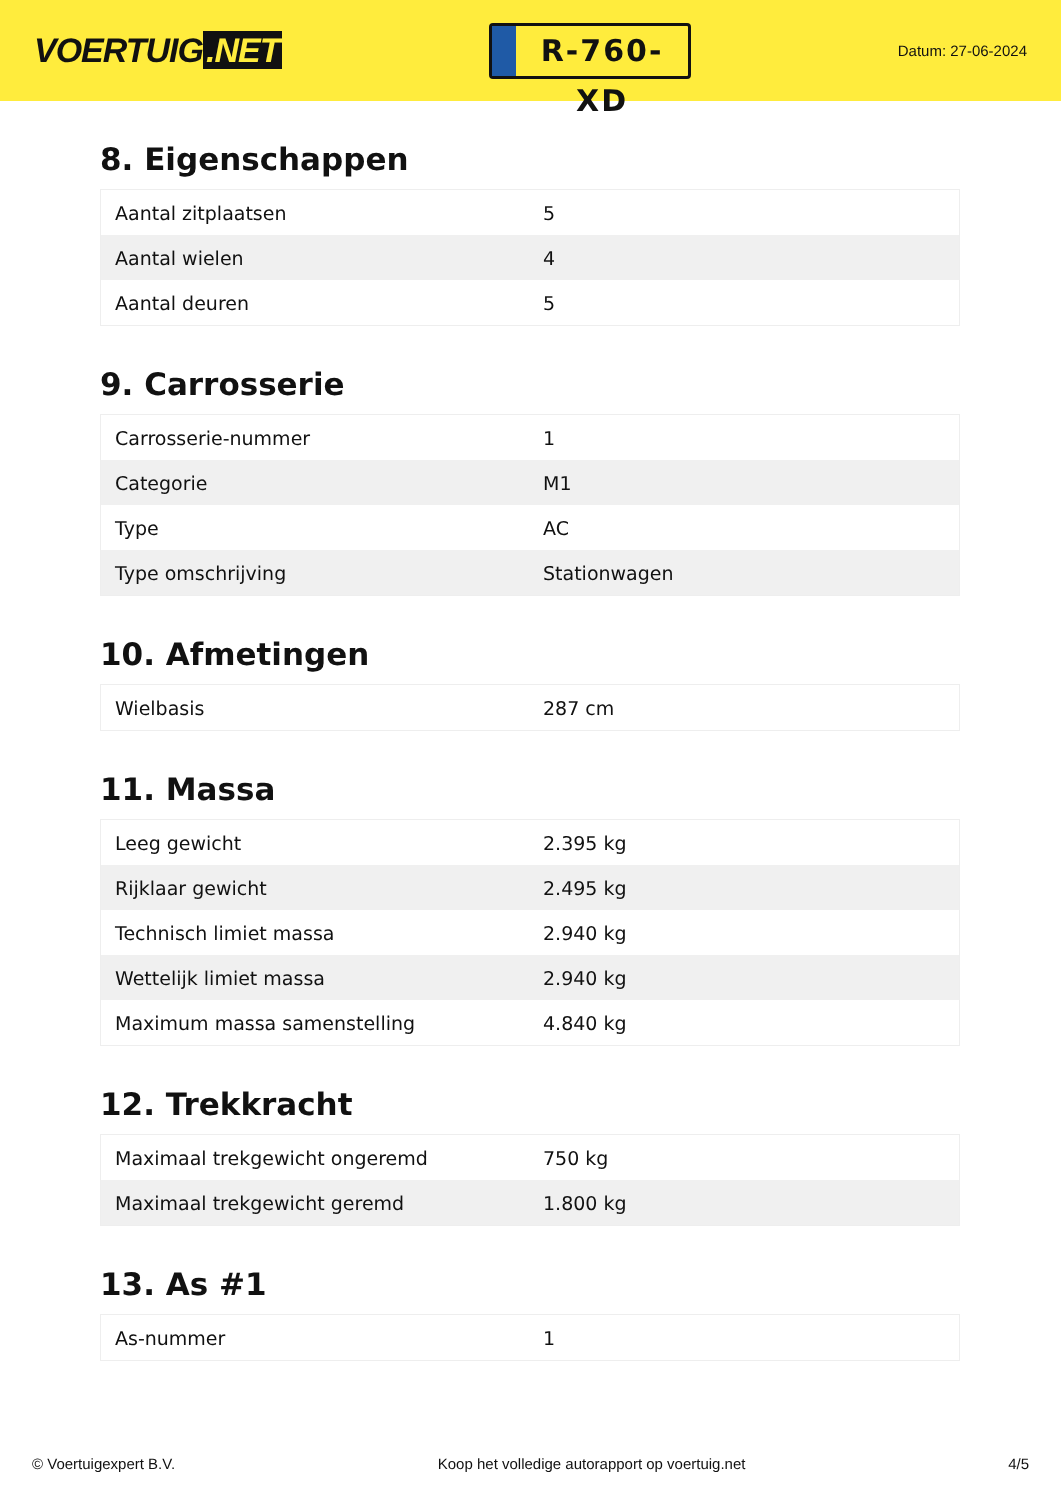VOERTUIG.NET
R-760-XD
Datum: 27-06-2024
8. Eigenschappen
| Aantal zitplaatsen | 5 |
| Aantal wielen | 4 |
| Aantal deuren | 5 |
9. Carrosserie
| Carrosserie-nummer | 1 |
| Categorie | M1 |
| Type | AC |
| Type omschrijving | Stationwagen |
10. Afmetingen
| Wielbasis | 287 cm |
11. Massa
| Leeg gewicht | 2.395 kg |
| Rijklaar gewicht | 2.495 kg |
| Technisch limiet massa | 2.940 kg |
| Wettelijk limiet massa | 2.940 kg |
| Maximum massa samenstelling | 4.840 kg |
12. Trekkracht
| Maximaal trekgewicht ongeremd | 750 kg |
| Maximaal trekgewicht geremd | 1.800 kg |
13. As #1
| As-nummer | 1 |
© Voertuigexpert B.V. Koop het volledige autorapport op voertuig.net 4/5